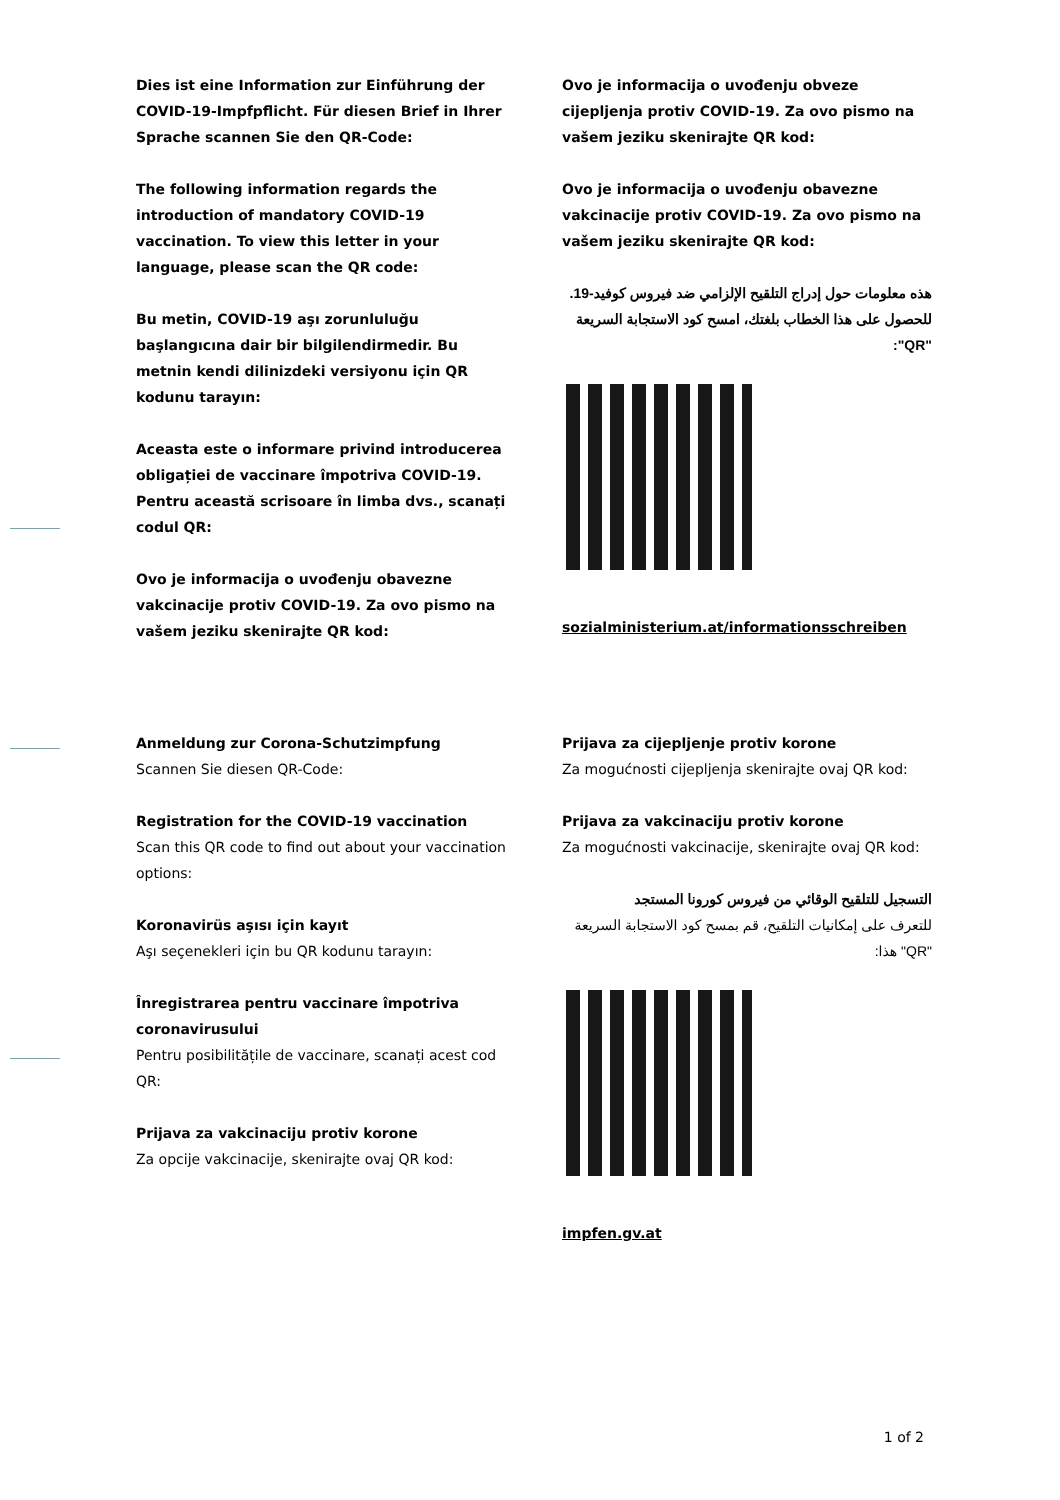Dies ist eine Information zur Einführung der COVID-19-Impfpflicht. Für diesen Brief in Ihrer Sprache scannen Sie den QR-Code:
The following information regards the introduction of mandatory COVID-19 vaccination. To view this letter in your language, please scan the QR code:
Bu metin, COVID-19 aşı zorunluluğu başlangıcına dair bir bilgilendirmedir. Bu metnin kendi dilinizdeki versiyonu için QR kodunu tarayın:
Aceasta este o informare privind introducerea obligației de vaccinare împotriva COVID-19. Pentru această scrisoare în limba dvs., scanați codul QR:
Ovo je informacija o uvođenju obavezne vakcinacije protiv COVID-19. Za ovo pismo na vašem jeziku skenirajte QR kod:
Ovo je informacija o uvođenju obveze cijepljenja protiv COVID-19. Za ovo pismo na vašem jeziku skenirajte QR kod:
Ovo je informacija o uvođenju obavezne vakcinacije protiv COVID-19. Za ovo pismo na vašem jeziku skenirajte QR kod:
هذه معلومات حول إدراج التلقيح الإلزامي ضد فيروس كوفيد-19. للحصول على هذا الخطاب بلغتك، امسح كود الاستجابة السريعة "QR":
sozialministerium.at/informationsschreiben
Anmeldung zur Corona-Schutzimpfung
Scannen Sie diesen QR-Code:
Registration for the COVID-19 vaccination
Scan this QR code to find out about your vaccination options:
Koronavirüs aşısı için kayıt
Aşı seçenekleri için bu QR kodunu tarayın:
Înregistrarea pentru vaccinare împotriva coronavirusului
Pentru posibilitățile de vaccinare, scanați acest cod QR:
Prijava za vakcinaciju protiv korone
Za opcije vakcinacije, skenirajte ovaj QR kod:
Prijava za cijepljenje protiv korone
Za mogućnosti cijepljenja skenirajte ovaj QR kod:
Prijava za vakcinaciju protiv korone
Za mogućnosti vakcinacije, skenirajte ovaj QR kod:
التسجيل للتلقيح الوقائي من فيروس كورونا المستجد
للتعرف على إمكانيات التلقيح، قم بمسح كود الاستجابة السريعة "QR" هذا:
impfen.gv.at
1 of 2